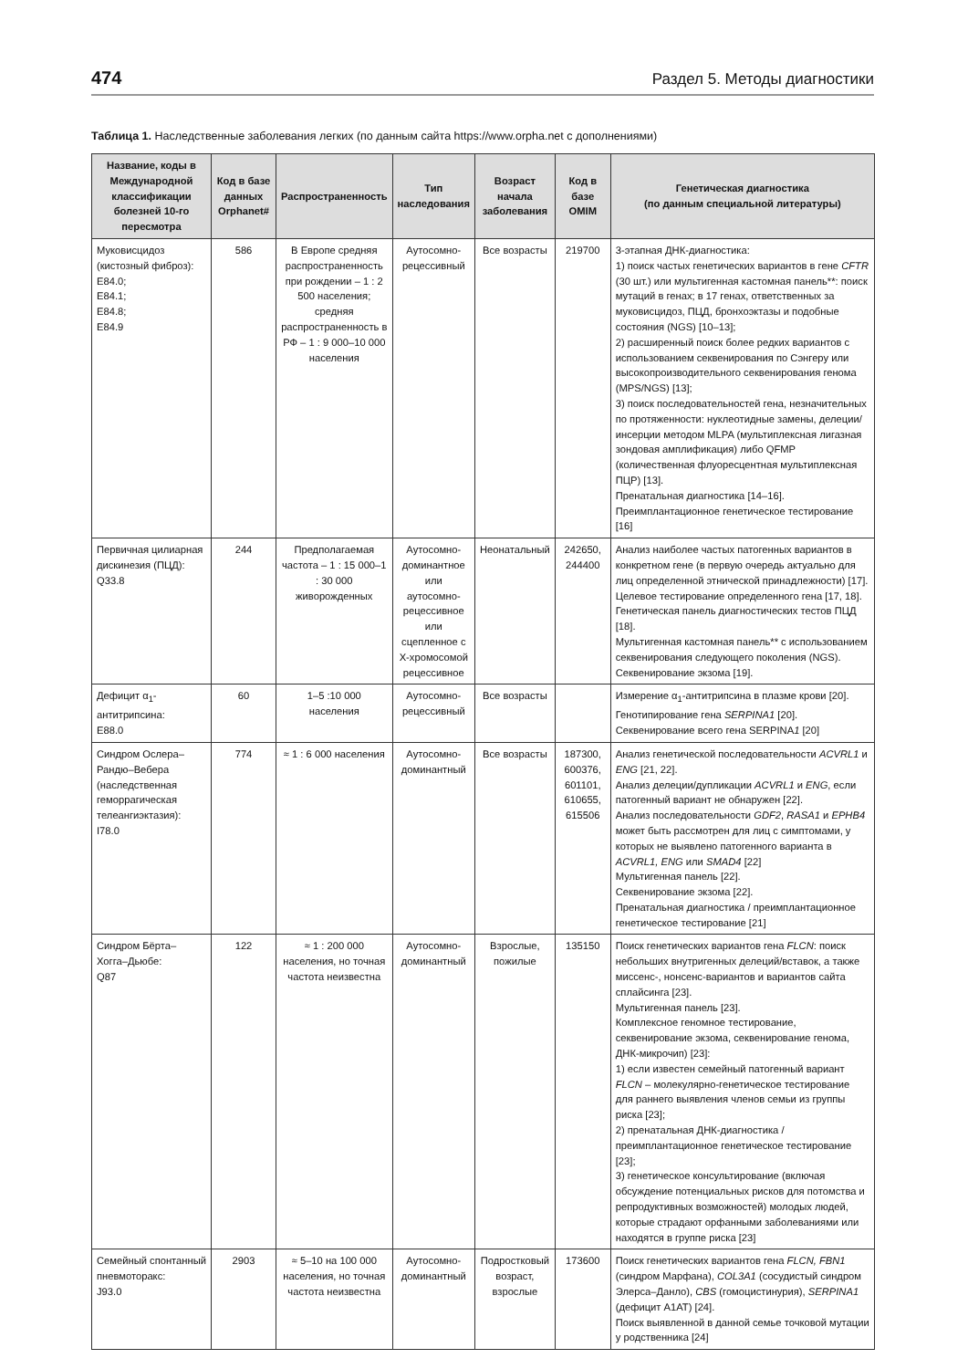474 Раздел 5. Методы диагностики
Таблица 1. Наследственные заболевания легких (по данным сайта https://www.orpha.net с дополнениями)
| Название, коды в Международной классификации болезней 10-го пересмотра | Код в базе данных Orphanet# | Распространенность | Тип наследования | Возраст начала заболевания | Код в базе OMIM | Генетическая диагностика (по данным специальной литературы) |
| --- | --- | --- | --- | --- | --- | --- |
| Муковисцидоз (кистозный фиброз): E84.0; E84.1; E84.8; E84.9 | 586 | В Европе средняя распространенность при рождении – 1 : 2 500 населения; средняя распространенность в РФ – 1 : 9 000–10 000 населения | Аутосомно-рецессивный | Все возрасты | 219700 | 3-этапная ДНК-диагностика: 1) поиск частых генетических вариантов в гене CFTR (30 шт.) или мультигенная кастомная панель**: поиск мутаций в генах; в 17 генах, ответственных за муковисцидоз, ПЦД, бронхоэктазы и подобные состояния (NGS) [10–13]; 2) расширенный поиск более редких вариантов с использованием секвенирования по Сэнгеру или высокопроизводительного секвенирования генома (MPS/NGS) [13]; 3) поиск последовательностей гена, незначительных по протяженности: нуклеотидные замены, делеции/инсерции методом MLPA (мультиплексная лигазная зондовая амплификация) либо QFMP (количественная флуоресцентная мультиплексная ПЦР) [13]. Пренатальная диагностика [14–16]. Преимплантационное генетическое тестирование [16] |
| Первичная цилиарная дискинезия (ПЦД): Q33.8 | 244 | Предполагаемая частота – 1 : 15 000–1 : 30 000 живорожденных | Аутосомно-доминантное или аутосомно-рецессивное или сцепленное с Х-хромосомой рецессивное | Неонатальный | 242650, 244400 | Анализ наиболее частых патогенных вариантов в конкретном гене (в первую очередь актуально для лиц определенной этнической принадлежности) [17]. Целевое тестирование определенного гена [17, 18]. Генетическая панель диагностических тестов ПЦД [18]. Мультигенная кастомная панель** с использованием секвенирования следующего поколения (NGS). Секвенирование экзома [19]. |
| Дефицит α<sub>1</sub>-антитрипсина: E88.0 | 60 | 1–5 :10 000 населения | Аутосомно-рецессивный | Все возрасты | | Измерение α<sub>1</sub>-антитрипсина в плазме крови [20]. Генотипирование гена SERPINA1 [20]. Секвенирование всего гена SERPINA 1 [20] |
| Синдром Ослера–Рандю–Вебера (наследственная геморрагическая телеангиэктазия): I78.0 | 774 | ≈ 1 : 6 000 населения | Аутосомно-доминантный | Все возрасты | 187300, 600376, 601101, 610655, 615506 | Анализ генетической последовательности ACVRL1 и ENG [21, 22]. Анализ делеции/дупликации ACVRL1 и ENG , если патогенный вариант не обнаружен [22]. Анализ последовательности GDF2 , RASA1 и EPHB4 может быть рассмотрен для лиц с симптомами, у которых не выявлено патогенного варианта в ACVRL1, ENG или SMAD4 [22] Мультигенная панель [22]. Секвенирование экзома [22]. Пренатальная диагностика / преимплантационное генетическое тестирование [21] |
| Синдром Бёрта–Хогга–Дьюбе: Q87 | 122 | ≈ 1 : 200 000 населения, но точная частота неизвестна | Аутосомно-доминантный | Взрослые, пожилые | 135150 | Поиск генетических вариантов гена FLCN : поиск небольших внутригенных делеций/вставок, а также миссенс-, нонсенс-вариантов и вариантов сайта сплайсинга [23]. Мультигенная панель [23]. Комплексное геномное тестирование, секвенирование экзома, секвенирование генома, ДНК-микрочип) [23]: 1) если известен семейный патогенный вариант FLCN – молекулярно-генетическое тестирование для раннего выявления членов семьи из группы риска [23]; 2) пренатальная ДНК-диагностика / преимплантационное генетическое тестирование [23]; 3) генетическое консультирование (включая обсуждение потенциальных рисков для потомства и репродуктивных возможностей) молодых людей, которые страдают орфанными заболеваниями или находятся в группе риска [23] |
| Семейный спонтанный пневмоторакс: J93.0 | 2903 | ≈ 5–10 на 100 000 населения, но точная частота неизвестна | Аутосомно-доминантный | Подростковый возраст, взрослые | 173600 | Поиск генетических вариантов гена FLCN, FBN1 (синдром Марфана), COL3A1 (сосудистый синдром Элерса–Данло), CBS (гомоцистинурия), SERPINA1 (дефицит A1AT) [24]. Поиск выявленной в данной семье точковой мутации у родственника [24] |